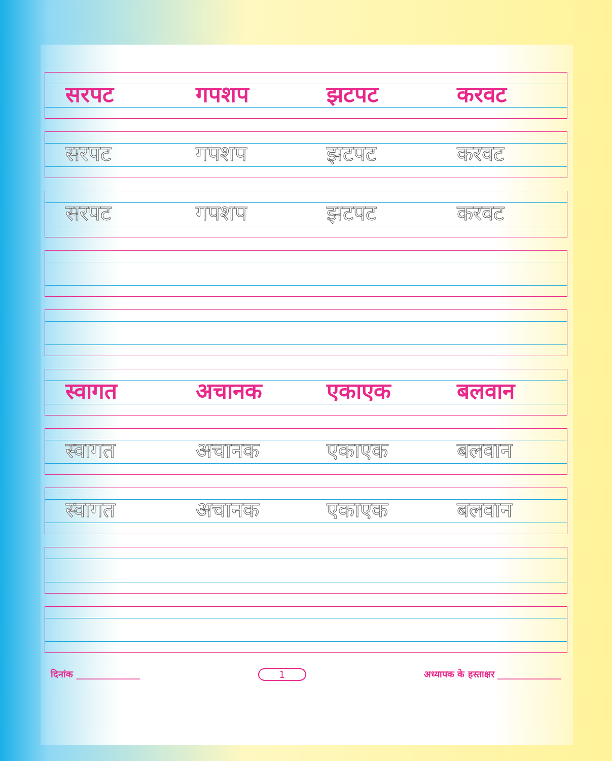सरपट गपशप झटपट करवट
सरपट गपशप झटपट करवट
सरपट गपशप झटपट करवट
स्वागत अचानक एकाएक बलवान
स्वागत अचानक एकाएक बलवान
स्वागत अचानक एकाएक बलवान
दिनांक ______________ 1
अध्यापक के हस्ताक्षर ______________